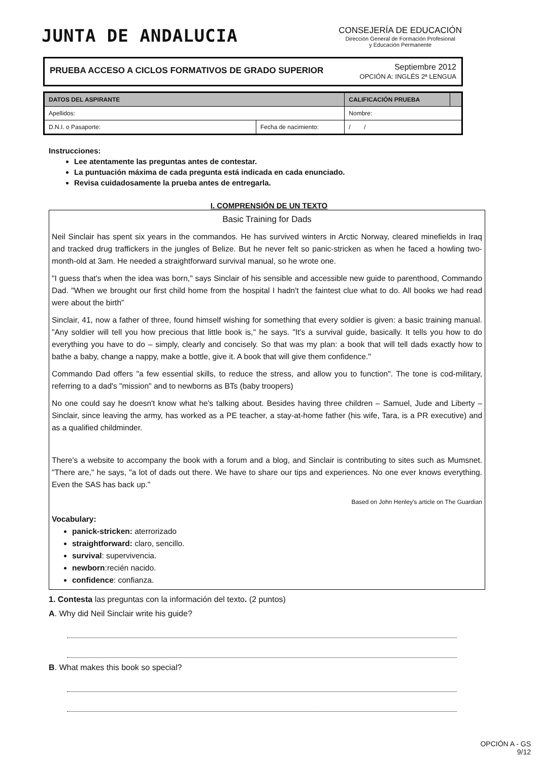JUNTA DE ANDALUCIA
CONSEJERÍA DE EDUCACIÓN
Dirección General de Formación Profesional
y Educación Permanente
PRUEBA ACCESO A CICLOS FORMATIVOS DE GRADO SUPERIOR
Septiembre 2012
OPCIÓN A: INGLÉS 2ª LENGUA
| DATOS DEL ASPIRANTE | | CALIFICACIÓN PRUEBA | |
| --- | --- | --- | --- |
| Apellidos: | | Nombre: | |
| D.N.I. o Pasaporte: | Fecha de nacimiento: | / / | |
Instrucciones:
Lee atentamente las preguntas antes de contestar.
La puntuación máxima de cada pregunta está indicada en cada enunciado.
Revisa cuidadosamente la prueba antes de entregarla.
I. COMPRENSIÓN DE UN TEXTO
Basic Training for Dads
Neil Sinclair has spent six years in the commandos. He has survived winters in Arctic Norway, cleared minefields in Iraq and tracked drug traffickers in the jungles of Belize. But he never felt so panic-stricken as when he faced a howling two-month-old at 3am. He needed a straightforward survival manual, so he wrote one.
"I guess that's when the idea was born," says Sinclair of his sensible and accessible new guide to parenthood, Commando Dad. "When we brought our first child home from the hospital I hadn't the faintest clue what to do. All books we had read were about the birth”
Sinclair, 41, now a father of three, found himself wishing for something that every soldier is given: a basic training manual. "Any soldier will tell you how precious that little book is," he says. "It's a survival guide, basically. It tells you how to do everything you have to do – simply, clearly and concisely. So that was my plan: a book that will tell dads exactly how to bathe a baby, change a nappy, make a bottle, give it. A book that will give them confidence."
Commando Dad offers "a few essential skills, to reduce the stress, and allow you to function". The tone is cod-military, referring to a dad's "mission" and to newborns as BTs (baby troopers)
No one could say he doesn't know what he's talking about. Besides having three children – Samuel, Jude and Liberty – Sinclair, since leaving the army, has worked as a PE teacher, a stay-at-home father (his wife, Tara, is a PR executive) and as a qualified childminder.
There's a website to accompany the book with a forum and a blog, and Sinclair is contributing to sites such as Mumsnet. "There are," he says, "a lot of dads out there. We have to share our tips and experiences. No one ever knows everything. Even the SAS has back up."
Based on John Henley's article on The Guardian
Vocabulary:
panick-stricken: aterrorizado
straightforward: claro, sencillo.
survival: supervivencia.
newborn:recién nacido.
confidence: confianza.
1. Contesta las preguntas con la información del texto. (2 puntos)
A. Why did Neil Sinclair write his guide?
B. What makes this book so special?
OPCIÓN A - GS
9/12